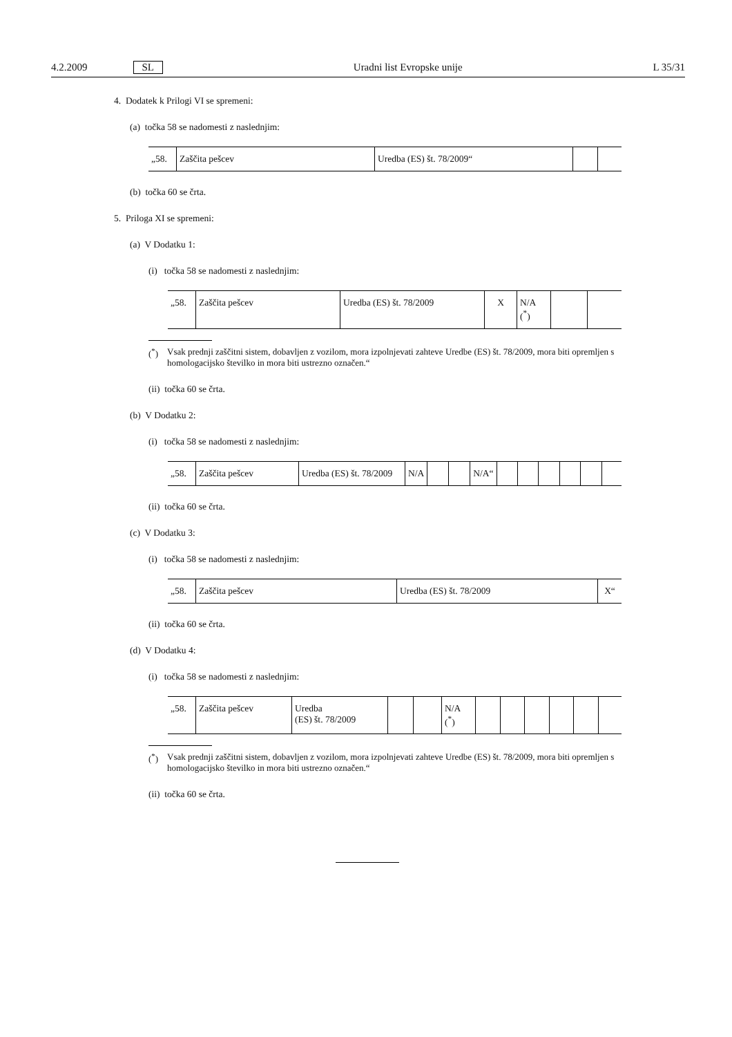4.2.2009 SL Uradni list Evropske unije L 35/31
4. Dodatek k Prilogi VI se spremeni:
(a) točka 58 se nadomesti z naslednjim:
| „58. | Zaščita pešcev | Uredba (ES) št. 78/2009“ | | |
(b) točka 60 se črta.
5. Priloga XI se spremeni:
(a) V Dodatku 1:
(i) točka 58 se nadomesti z naslednjim:
| „58. | Zaščita pešcev | Uredba (ES) št. 78/2009 | X | N/A (<sup>*</sup>) | | |
(<sup>*</sup>) Vsak prednji zaščitni sistem, dobavljen z vozilom, mora izpolnjevati zahteve Uredbe (ES) št. 78/2009, mora biti opremljen s homologacijsko številko in mora biti ustrezno označen.“
(ii) točka 60 se črta.
(b) V Dodatku 2:
(i) točka 58 se nadomesti z naslednjim:
| „58. | Zaščita pešcev | Uredba (ES) št. 78/2009 | N/A | | | N/A“ | | | | | | |
(ii) točka 60 se črta.
(c) V Dodatku 3:
(i) točka 58 se nadomesti z naslednjim:
| „58. | Zaščita pešcev | Uredba (ES) št. 78/2009 | X“ |
(ii) točka 60 se črta.
(d) V Dodatku 4:
(i) točka 58 se nadomesti z naslednjim:
| „58. | Zaščita pešcev | Uredba (ES) št. 78/2009 | | | N/A (<sup>*</sup>) | | | | | | |
(<sup>*</sup>) Vsak prednji zaščitni sistem, dobavljen z vozilom, mora izpolnjevati zahteve Uredbe (ES) št. 78/2009, mora biti opremljen s homologacijsko številko in mora biti ustrezno označen.“
(ii) točka 60 se črta.